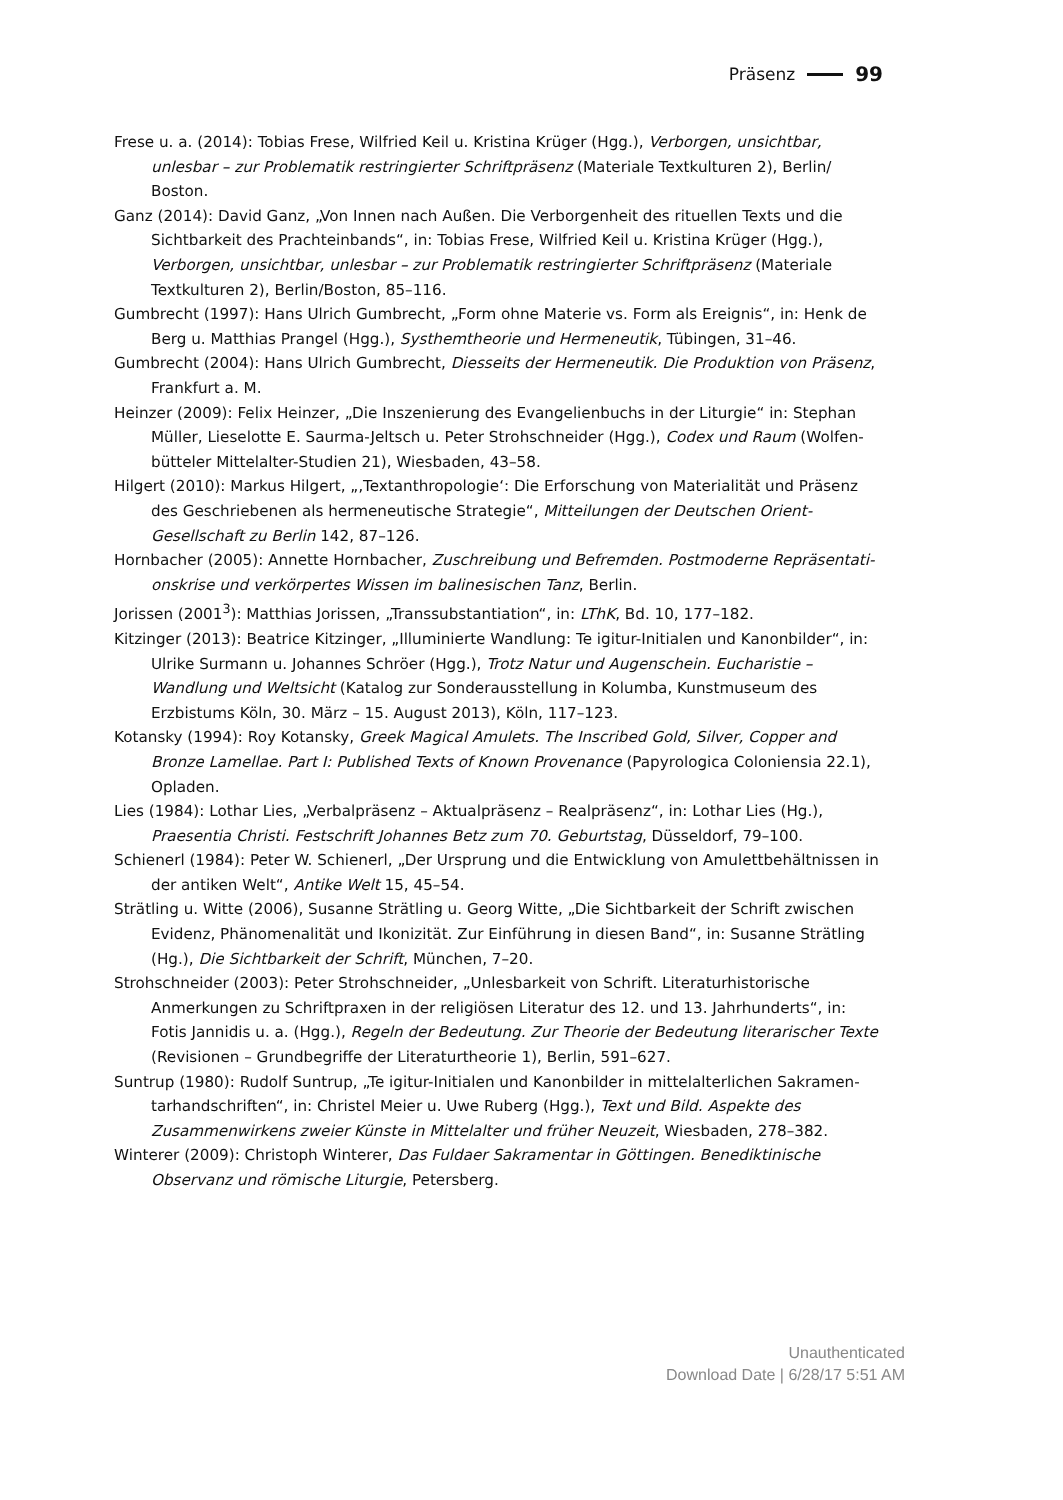Präsenz 99
Frese u. a. (2014): Tobias Frese, Wilfried Keil u. Kristina Krüger (Hgg.), Verborgen, unsichtbar, unlesbar – zur Problematik restringierter Schriftpräsenz (Materiale Textkulturen 2), Berlin/ Boston.
Ganz (2014): David Ganz, „Von Innen nach Außen. Die Verborgenheit des rituellen Texts und die Sichtbarkeit des Prachteinbands“, in: Tobias Frese, Wilfried Keil u. Kristina Krüger (Hgg.), Verborgen, unsichtbar, unlesbar – zur Problematik restringierter Schriftpräsenz (Materiale Textkulturen 2), Berlin/Boston, 85–116.
Gumbrecht (1997): Hans Ulrich Gumbrecht, „Form ohne Materie vs. Form als Ereignis“, in: Henk de Berg u. Matthias Prangel (Hgg.), Systhemtheorie und Hermeneutik, Tübingen, 31–46.
Gumbrecht (2004): Hans Ulrich Gumbrecht, Diesseits der Hermeneutik. Die Produktion von Präsenz, Frankfurt a. M.
Heinzer (2009): Felix Heinzer, „Die Inszenierung des Evangelienbuchs in der Liturgie“ in: Stephan Müller, Lieselotte E. Saurma-Jeltsch u. Peter Strohschneider (Hgg.), Codex und Raum (Wolfen­bütteler Mittelalter-Studien 21), Wiesbaden, 43–58.
Hilgert (2010): Markus Hilgert, „‚Textanthropologie‘: Die Erforschung von Materialität und Präsenz des Geschriebenen als hermeneutische Strategie“, Mitteilungen der Deutschen Orient-Gesellschaft zu Berlin 142, 87–126.
Hornbacher (2005): Annette Hornbacher, Zuschreibung und Befremden. Postmoderne Repräsentati­onskrise und verkörpertes Wissen im balinesischen Tanz, Berlin.
Jorissen (2001<sup>3</sup>): Matthias Jorissen, „Transsubstantiation“, in: LThK, Bd. 10, 177–182.
Kitzinger (2013): Beatrice Kitzinger, „Illuminierte Wandlung: Te igitur-Initialen und Kanonbilder“, in: Ulrike Surmann u. Johannes Schröer (Hgg.), Trotz Natur und Augenschein. Eucharistie – Wandlung und Weltsicht (Katalog zur Sonderausstellung in Kolumba, Kunstmuseum des Erzbistums Köln, 30. März – 15. August 2013), Köln, 117–123.
Kotansky (1994): Roy Kotansky, Greek Magical Amulets. The Inscribed Gold, Silver, Copper and Bronze Lamellae. Part I: Published Texts of Known Provenance (Papyrologica Coloniensia 22.1), Opladen.
Lies (1984): Lothar Lies, „Verbalpräsenz – Aktualpräsenz – Realpräsenz“, in: Lothar Lies (Hg.), Praesentia Christi. Festschrift Johannes Betz zum 70. Geburtstag, Düsseldorf, 79–100.
Schienerl (1984): Peter W. Schienerl, „Der Ursprung und die Entwicklung von Amulettbehältnissen in der antiken Welt“, Antike Welt 15, 45–54.
Strätling u. Witte (2006), Susanne Strätling u. Georg Witte, „Die Sichtbarkeit der Schrift zwischen Evidenz, Phänomenalität und Ikonizität. Zur Einführung in diesen Band“, in: Susanne Strätling (Hg.), Die Sichtbarkeit der Schrift, München, 7–20.
Strohschneider (2003): Peter Strohschneider, „Unlesbarkeit von Schrift. Literaturhistorische Anmerkungen zu Schriftpraxen in der religiösen Literatur des 12. und 13. Jahrhunderts“, in: Fotis Jannidis u. a. (Hgg.), Regeln der Bedeutung. Zur Theorie der Bedeutung literarischer Texte (Revisionen – Grundbegriffe der Literaturtheorie 1), Berlin, 591–627.
Suntrup (1980): Rudolf Suntrup, „Te igitur-Initialen und Kanonbilder in mittelalterlichen Sakramen­tarhandschriften“, in: Christel Meier u. Uwe Ruberg (Hgg.), Text und Bild. Aspekte des Zusammenwirkens zweier Künste in Mittelalter und früher Neuzeit, Wiesbaden, 278–382.
Winterer (2009): Christoph Winterer, Das Fuldaer Sakramentar in Göttingen. Benediktinische Observanz und römische Liturgie, Petersberg.
Unauthenticated
Download Date | 6/28/17 5:51 AM